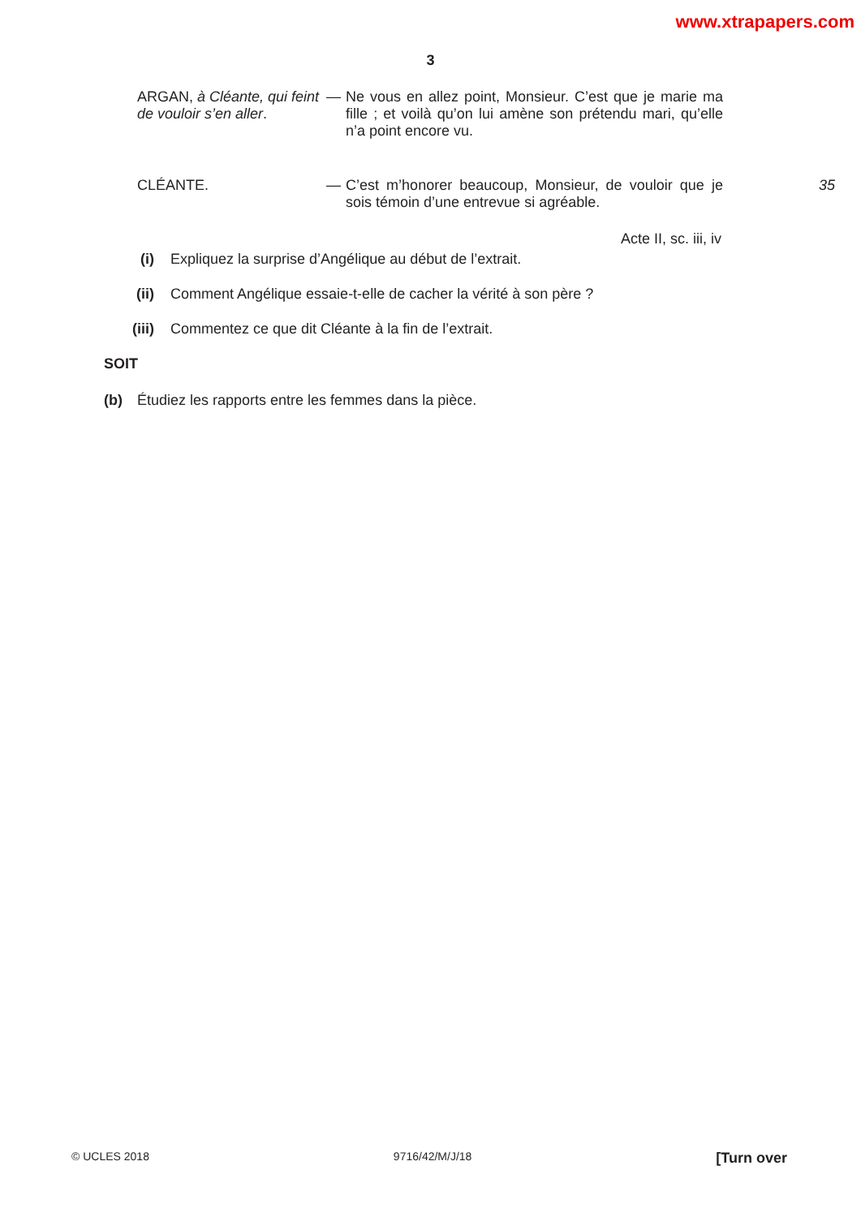www.xtrapapers.com
3
ARGAN, à Cléante, qui feint de vouloir s’en aller.
— Ne vous en allez point, Monsieur. C’est que je marie ma fille ; et voilà qu’on lui amène son prétendu mari, qu’elle n’a point encore vu.
CLÉANTE. — C’est m’honorer beaucoup, Monsieur, de vouloir que je sois témoin d’une entrevue si agréable.
35
Acte II, sc. iii, iv
(i) Expliquez la surprise d’Angélique au début de l’extrait.
(ii) Comment Angélique essaie-t-elle de cacher la vérité à son père ?
(iii) Commentez ce que dit Cléante à la fin de l’extrait.
SOIT
(b) Étudiez les rapports entre les femmes dans la pièce.
© UCLES 2018 9716/42/M/J/18 [Turn over